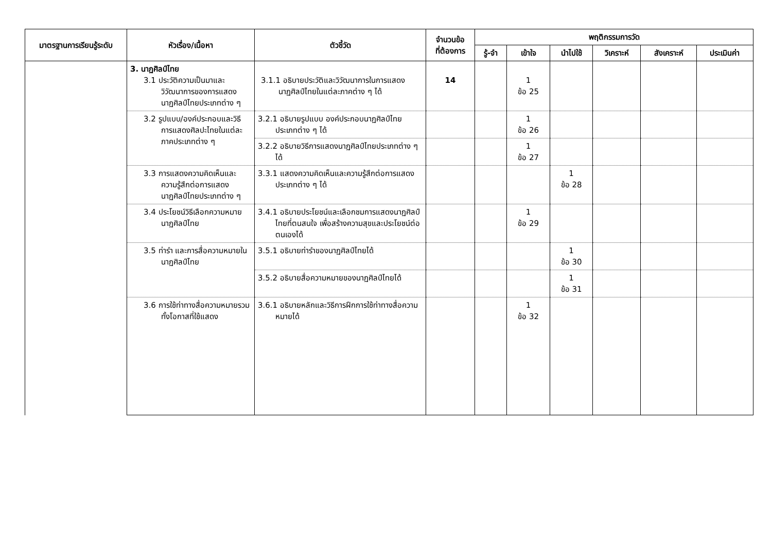| มาตรฐานการเรียนรู้ระดับ | หัวเรื่อง/เนื้อหา | ตัวชี้วัด | จำนวนข้อ ที่ต้องการ | พฤติกรรมการวัด | | | | | |
| --- | --- | --- | --- | --- | --- | --- | --- | --- | --- |
| | | | | รู้-จำ | เข้าใจ | นำไปใช้ | วิเคราะห์ | สังเคราะห์ | ประเมินค่า |
| | 3. นาฏศิลป์ไทย 3.1 ประวัติความเป็นมาและวิวัฒนาการของการแสดงนาฏศิลป์ไทยประเภทต่าง ๆ | 3.1.1 อธิบายประวัติและวิวัฒนาการในการแสดงนาฏศิลป์ไทยในแต่ละภาคต่าง ๆ ได้ | 14 | | 1 ข้อ 25 | | | | |
| | 3.2 รูปแบบ/องค์ประกอบและวิธีการแสดงศิลปะไทยในแต่ละภาคประเภทต่าง ๆ | 3.2.1 อธิบายรูปแบบ องค์ประกอบนาฏศิลป์ไทยประเภทต่าง ๆ ได้ | | | 1 ข้อ 26 | | | | |
| | | 3.2.2 อธิบายวิธีการแสดงนาฏศิลป์ไทยประเภทต่าง ๆ ได้ | | | 1 ข้อ 27 | | | | |
| | 3.3 การแสดงความคิดเห็นและความรู้สึกต่อการแสดงนาฏศิลป์ไทยประเภทต่าง ๆ | 3.3.1 แสดงความคิดเห็นและความรู้สึกต่อการแสดงประเภทต่าง ๆ ได้ | | | | 1 ข้อ 28 | | | |
| | 3.4 ประโยชน์วิธีเลือกความหมายนาฏศิลป์ไทย | 3.4.1 อธิบายประโยชน์และเลือกชมการแสดงนาฏศิลป์ไทยที่ตนสนใจ เพื่อสร้างความสุขและประโยชน์ต่อตนเองได้ | | | 1 ข้อ 29 | | | | |
| | 3.5 ท่ารำ และการสื่อความหมายในนาฏศิลป์ไทย | 3.5.1 อธิบายท่ารำของนาฏศิลป์ไทยได้ | | | | 1 ข้อ 30 | | | |
| | | 3.5.2 อธิบายสื่อความหมายของนาฏศิลป์ไทยได้ | | | | 1 ข้อ 31 | | | |
| | 3.6 การใช้ท่าทางสื่อความหมายรวมทั้งโอกาสที่ใช้แสดง | 3.6.1 อธิบายหลักและวิธีการฝึกการใช้ท่าทางสื่อความหมายได้ | | | 1 ข้อ 32 | | | | |